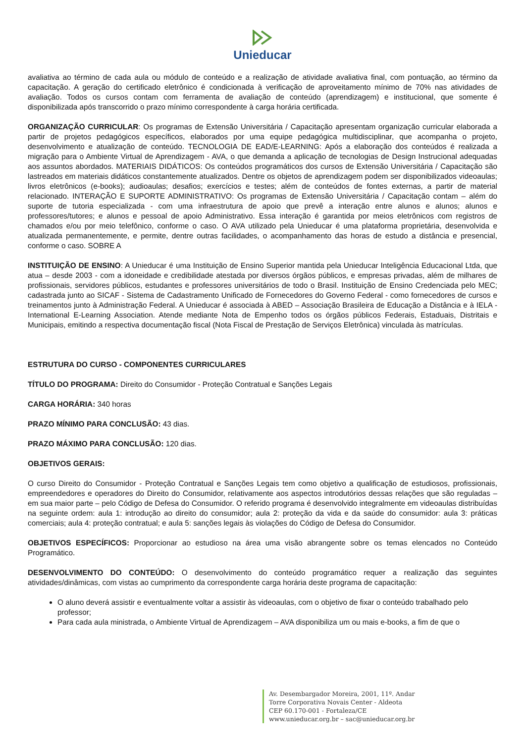Unieducar
avaliativa ao término de cada aula ou módulo de conteúdo e a realização de atividade avaliativa final, com pontuação, ao término da capacitação. A geração do certificado eletrônico é condicionada à verificação de aproveitamento mínimo de 70% nas atividades de avaliação. Todos os cursos contam com ferramenta de avaliação de conteúdo (aprendizagem) e institucional, que somente é disponibilizada após transcorrido o prazo mínimo correspondente à carga horária certificada.
ORGANIZAÇÃO CURRICULAR: Os programas de Extensão Universitária / Capacitação apresentam organização curricular elaborada a partir de projetos pedagógicos específicos, elaborados por uma equipe pedagógica multidisciplinar, que acompanha o projeto, desenvolvimento e atualização de conteúdo. TECNOLOGIA DE EAD/E-LEARNING: Após a elaboração dos conteúdos é realizada a migração para o Ambiente Virtual de Aprendizagem - AVA, o que demanda a aplicação de tecnologias de Design Instrucional adequadas aos assuntos abordados. MATERIAIS DIDÁTICOS: Os conteúdos programáticos dos cursos de Extensão Universitária / Capacitação são lastreados em materiais didáticos constantemente atualizados. Dentre os objetos de aprendizagem podem ser disponibilizados videoaulas; livros eletrônicos (e-books); audioaulas; desafios; exercícios e testes; além de conteúdos de fontes externas, a partir de material relacionado. INTERAÇÃO E SUPORTE ADMINISTRATIVO: Os programas de Extensão Universitária / Capacitação contam – além do suporte de tutoria especializada - com uma infraestrutura de apoio que prevê a interação entre alunos e alunos; alunos e professores/tutores; e alunos e pessoal de apoio Administrativo. Essa interação é garantida por meios eletrônicos com registros de chamados e/ou por meio telefônico, conforme o caso. O AVA utilizado pela Unieducar é uma plataforma proprietária, desenvolvida e atualizada permanentemente, e permite, dentre outras facilidades, o acompanhamento das horas de estudo a distância e presencial, conforme o caso. SOBRE A
INSTITUIÇÃO DE ENSINO: A Unieducar é uma Instituição de Ensino Superior mantida pela Unieducar Inteligência Educacional Ltda, que atua – desde 2003 - com a idoneidade e credibilidade atestada por diversos órgãos públicos, e empresas privadas, além de milhares de profissionais, servidores públicos, estudantes e professores universitários de todo o Brasil. Instituição de Ensino Credenciada pelo MEC; cadastrada junto ao SICAF - Sistema de Cadastramento Unificado de Fornecedores do Governo Federal - como fornecedores de cursos e treinamentos junto à Administração Federal. A Unieducar é associada à ABED – Associação Brasileira de Educação a Distância e à IELA - International E-Learning Association. Atende mediante Nota de Empenho todos os órgãos públicos Federais, Estaduais, Distritais e Municipais, emitindo a respectiva documentação fiscal (Nota Fiscal de Prestação de Serviços Eletrônica) vinculada às matrículas.
ESTRUTURA DO CURSO - COMPONENTES CURRICULARES
TÍTULO DO PROGRAMA: Direito do Consumidor - Proteção Contratual e Sanções Legais
CARGA HORÁRIA: 340 horas
PRAZO MÍNIMO PARA CONCLUSÃO: 43 dias.
PRAZO MÁXIMO PARA CONCLUSÃO: 120 dias.
OBJETIVOS GERAIS:
O curso Direito do Consumidor - Proteção Contratual e Sanções Legais tem como objetivo a qualificação de estudiosos, profissionais, empreendedores e operadores do Direito do Consumidor, relativamente aos aspectos introdutórios dessas relações que são reguladas – em sua maior parte – pelo Código de Defesa do Consumidor. O referido programa é desenvolvido integralmente em videoaulas distribuídas na seguinte ordem: aula 1: introdução ao direito do consumidor; aula 2: proteção da vida e da saúde do consumidor: aula 3: práticas comerciais; aula 4: proteção contratual; e aula 5: sanções legais às violações do Código de Defesa do Consumidor.
OBJETIVOS ESPECÍFICOS: Proporcionar ao estudioso na área uma visão abrangente sobre os temas elencados no Conteúdo Programático.
DESENVOLVIMENTO DO CONTEÚDO: O desenvolvimento do conteúdo programático requer a realização das seguintes atividades/dinâmicas, com vistas ao cumprimento da correspondente carga horária deste programa de capacitação:
O aluno deverá assistir e eventualmente voltar a assistir às videoaulas, com o objetivo de fixar o conteúdo trabalhado pelo professor;
Para cada aula ministrada, o Ambiente Virtual de Aprendizagem – AVA disponibiliza um ou mais e-books, a fim de que o
Av. Desembargador Moreira, 2001, 11º. Andar
Torre Corporativa Novais Center - Aldeota
CEP 60.170-001 - Fortaleza/CE
www.unieducar.org.br – sac@unieducar.org.br